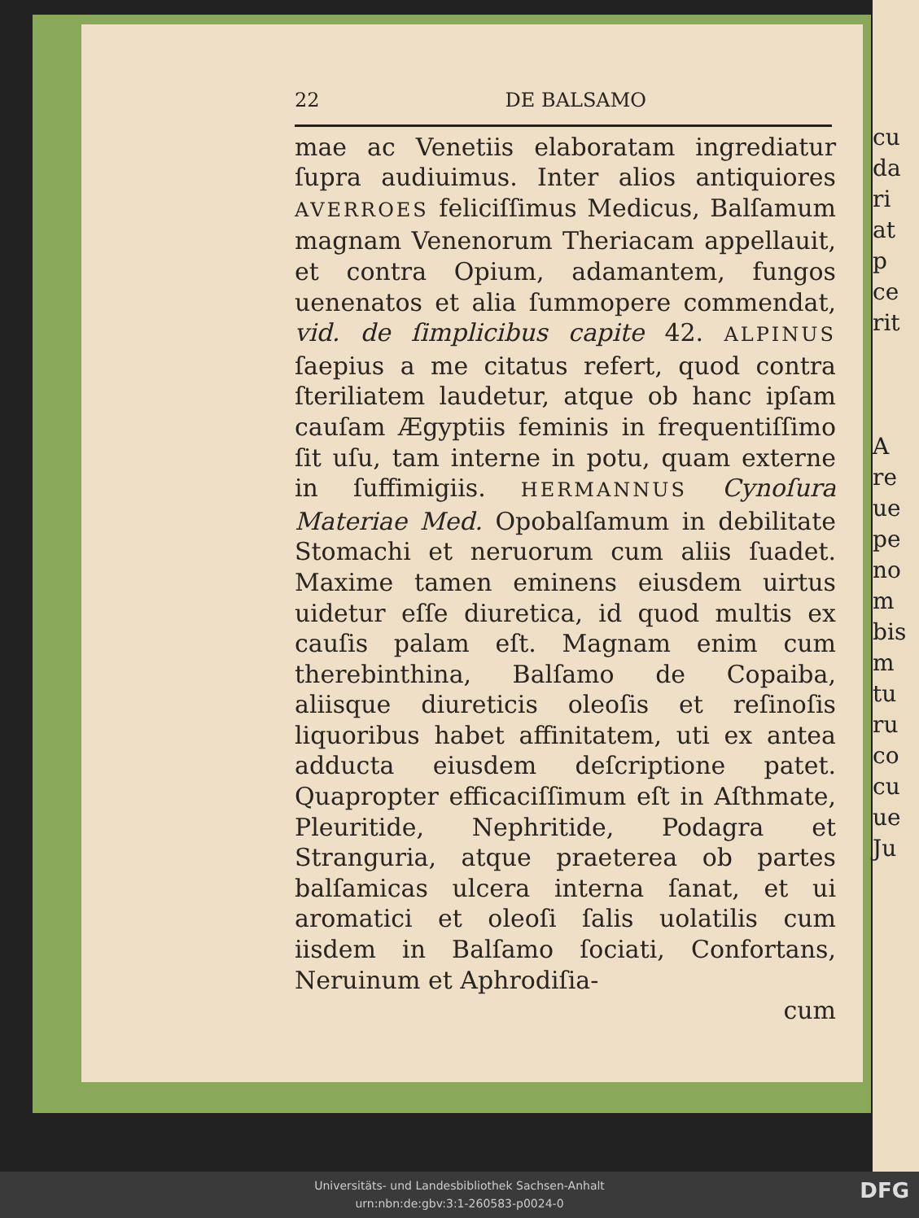cu
da
ri
at
p
ce
rit
A
re
ue
pe
no
m
bis
m
tu
ru
co
cu
ue
Ju
22 DE BALSAMO
mae ac Venetiis elaboratam ingrediatur ſupra audiuimus. Inter alios antiquiores AVERROES feliciſſimus Medicus, Balſamum magnam Venenorum Theriacam appellauit, et contra Opium, adamantem, fungos uenenatos et alia ſummopere commendat, vid. de ſimplicibus capite 42. ALPINUS ſaepius a me citatus refert, quod contra ſteriliatem laudetur, atque ob hanc ipſam cauſam Ægyptiis feminis in frequentiſſimo ſit uſu, tam interne in potu, quam externe in ſuffimigiis. HERMANNUS Cynoſura Materiae Med. Opobalſamum in debilitate Stomachi et neruorum cum aliis ſuadet. Maxime tamen eminens eiusdem uirtus uidetur eſſe diuretica, id quod multis ex cauſis palam eſt. Magnam enim cum therebinthina, Balſamo de Copaiba, aliisque diureticis oleoſis et reſinoſis liquoribus habet affinitatem, uti ex antea adducta eiusdem deſcriptione patet. Quapropter efficaciſſimum eſt in Aſthmate, Pleuritide, Nephritide, Podagra et Stranguria, atque praeterea ob partes balſamicas ulcera interna ſanat, et ui aromatici et oleoſi ſalis uolatilis cum iisdem in Balſamo ſociati, Confortans, Neruinum et Aphrodiſia-
cum
Universitäts- und Landesbibliothek Sachsen-Anhalt
urn:nbn:de:gbv:3:1-260583-p0024-0
DFG